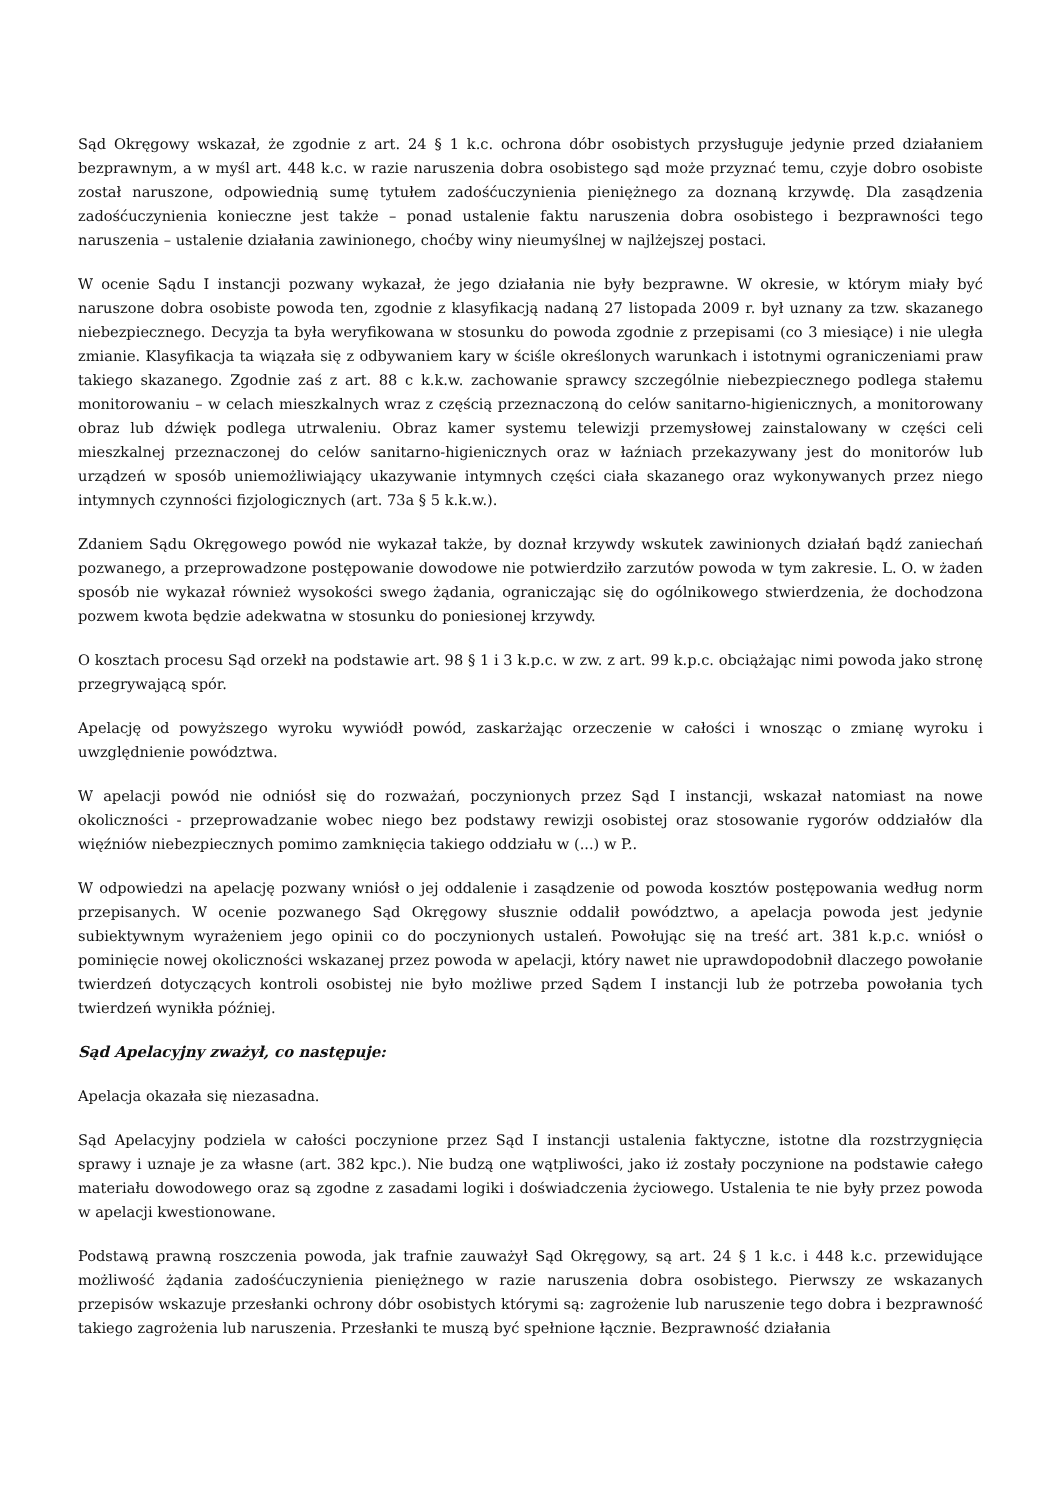Sąd Okręgowy wskazał, że zgodnie z art. 24 § 1 k.c. ochrona dóbr osobistych przysługuje jedynie przed działaniem bezprawnym, a w myśl art. 448 k.c. w razie naruszenia dobra osobistego sąd może przyznać temu, czyje dobro osobiste został naruszone, odpowiednią sumę tytułem zadośćuczynienia pieniężnego za doznaną krzywdę. Dla zasądzenia zadośćuczynienia konieczne jest także – ponad ustalenie faktu naruszenia dobra osobistego i bezprawności tego naruszenia – ustalenie działania zawinionego, choćby winy nieumyślnej w najlżejszej postaci.
W ocenie Sądu I instancji pozwany wykazał, że jego działania nie były bezprawne. W okresie, w którym miały być naruszone dobra osobiste powoda ten, zgodnie z klasyfikacją nadaną 27 listopada 2009 r. był uznany za tzw. skazanego niebezpiecznego. Decyzja ta była weryfikowana w stosunku do powoda zgodnie z przepisami (co 3 miesiące) i nie uległa zmianie. Klasyfikacja ta wiązała się z odbywaniem kary w ściśle określonych warunkach i istotnymi ograniczeniami praw takiego skazanego. Zgodnie zaś z art. 88 c k.k.w. zachowanie sprawcy szczególnie niebezpiecznego podlega stałemu monitorowaniu – w celach mieszkalnych wraz z częścią przeznaczoną do celów sanitarno-higienicznych, a monitorowany obraz lub dźwięk podlega utrwaleniu. Obraz kamer systemu telewizji przemysłowej zainstalowany w części celi mieszkalnej przeznaczonej do celów sanitarno-higienicznych oraz w łaźniach przekazywany jest do monitorów lub urządzeń w sposób uniemożliwiający ukazywanie intymnych części ciała skazanego oraz wykonywanych przez niego intymnych czynności fizjologicznych (art. 73a § 5 k.k.w.).
Zdaniem Sądu Okręgowego powód nie wykazał także, by doznał krzywdy wskutek zawinionych działań bądź zaniechań pozwanego, a przeprowadzone postępowanie dowodowe nie potwierdziło zarzutów powoda w tym zakresie. L. O. w żaden sposób nie wykazał również wysokości swego żądania, ograniczając się do ogólnikowego stwierdzenia, że dochodzona pozwem kwota będzie adekwatna w stosunku do poniesionej krzywdy.
O kosztach procesu Sąd orzekł na podstawie art. 98 § 1 i 3 k.p.c. w zw. z art. 99 k.p.c. obciążając nimi powoda jako stronę przegrywającą spór.
Apelację od powyższego wyroku wywiódł powód, zaskarżając orzeczenie w całości i wnosząc o zmianę wyroku i uwzględnienie powództwa.
W apelacji powód nie odniósł się do rozważań, poczynionych przez Sąd I instancji, wskazał natomiast na nowe okoliczności - przeprowadzanie wobec niego bez podstawy rewizji osobistej oraz stosowanie rygorów oddziałów dla więźniów niebezpiecznych pomimo zamknięcia takiego oddziału w (...) w P..
W odpowiedzi na apelację pozwany wniósł o jej oddalenie i zasądzenie od powoda kosztów postępowania według norm przepisanych. W ocenie pozwanego Sąd Okręgowy słusznie oddalił powództwo, a apelacja powoda jest jedynie subiektywnym wyrażeniem jego opinii co do poczynionych ustaleń. Powołując się na treść art. 381 k.p.c. wniósł o pominięcie nowej okoliczności wskazanej przez powoda w apelacji, który nawet nie uprawdopodobnił dlaczego powołanie twierdzeń dotyczących kontroli osobistej nie było możliwe przed Sądem I instancji lub że potrzeba powołania tych twierdzeń wynikła później.
Sąd Apelacyjny zważył, co następuje:
Apelacja okazała się niezasadna.
Sąd Apelacyjny podziela w całości poczynione przez Sąd I instancji ustalenia faktyczne, istotne dla rozstrzygnięcia sprawy i uznaje je za własne (art. 382 kpc.). Nie budzą one wątpliwości, jako iż zostały poczynione na podstawie całego materiału dowodowego oraz są zgodne z zasadami logiki i doświadczenia życiowego. Ustalenia te nie były przez powoda w apelacji kwestionowane.
Podstawą prawną roszczenia powoda, jak trafnie zauważył Sąd Okręgowy, są art. 24 § 1 k.c. i 448 k.c. przewidujące możliwość żądania zadośćuczynienia pieniężnego w razie naruszenia dobra osobistego. Pierwszy ze wskazanych przepisów wskazuje przesłanki ochrony dóbr osobistych którymi są: zagrożenie lub naruszenie tego dobra i bezprawność takiego zagrożenia lub naruszenia. Przesłanki te muszą być spełnione łącznie. Bezprawność działania